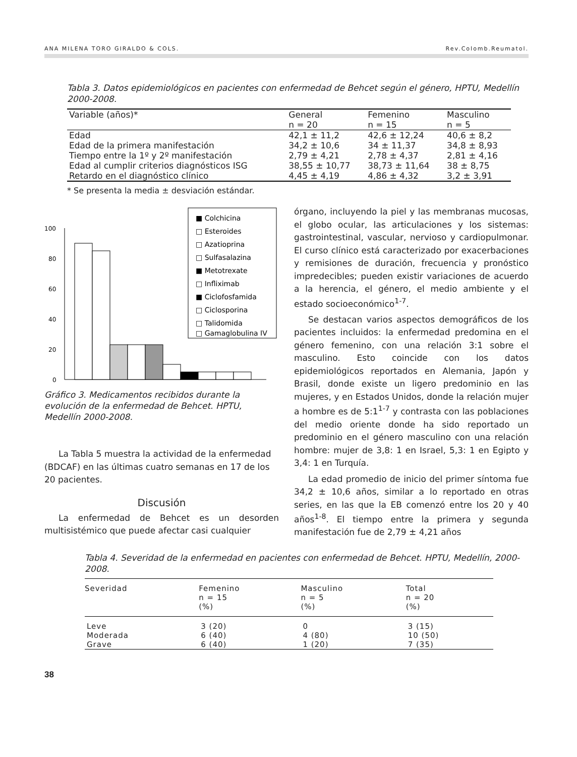ANA MILENA TORO GIRALDO & COLS. Rev.Colomb.Reumatol.
Tabla 3. Datos epidemiológicos en pacientes con enfermedad de Behcet según el género, HPTU, Medellín 2000-2008.
| Variable (años)* | General n = 20 | Femenino n = 15 | Masculino n = 5 |
| --- | --- | --- | --- |
| Edad | 42,1 ± 11,2 | 42,6 ± 12,24 | 40,6 ± 8,2 |
| Edad de la primera manifestación | 34,2 ± 10,6 | 34 ± 11,37 | 34,8 ± 8,93 |
| Tiempo entre la 1º y 2º manifestación | 2,79 ± 4,21 | 2,78 ± 4,37 | 2,81 ± 4,16 |
| Edad al cumplir criterios diagnósticos ISG | 38,55 ± 10,77 | 38,73 ± 11,64 | 38 ± 8,75 |
| Retardo en el diagnóstico clínico | 4,45 ± 4,19 | 4,86 ± 4,32 | 3,2 ± 3,91 |
* Se presenta la media ± desviación estándar.
100
80
60
40
20
0
■ Colchicina
□ Esteroides
□ Azatioprina
□ Sulfasalazina
■ Metotrexate
□ Infliximab
■ Ciclofosfamida
□ Ciclosporina
□ Talidomida
□ Gamaglobulina IV
Gráfico 3. Medicamentos recibidos durante la evolución de la enfermedad de Behcet. HPTU, Medellín 2000-2008.
La Tabla 5 muestra la actividad de la enfermedad (BDCAF) en las últimas cuatro semanas en 17 de los 20 pacientes.
Discusión
La enfermedad de Behcet es un desorden multisistémico que puede afectar casi cualquier
órgano, incluyendo la piel y las membranas mucosas, el globo ocular, las articulaciones y los sistemas: gastrointestinal, vascular, nervioso y cardiopulmonar. El curso clínico está caracterizado por exacerbaciones y remisiones de duración, frecuencia y pronóstico impredecibles; pueden existir variaciones de acuerdo a la herencia, el género, el medio ambiente y el estado socioeconómico<sup>1-7</sup>.
Se destacan varios aspectos demográficos de los pacientes incluidos: la enfermedad predomina en el género femenino, con una relación 3:1 sobre el masculino. Esto coincide con los datos epidemiológicos reportados en Alemania, Japón y Brasil, donde existe un ligero predominio en las mujeres, y en Estados Unidos, donde la relación mujer a hombre es de 5:1<sup>1-7</sup> y contrasta con las poblaciones del medio oriente donde ha sido reportado un predominio en el género masculino con una relación hombre: mujer de 3,8: 1 en Israel, 5,3: 1 en Egipto y 3,4: 1 en Turquía.
La edad promedio de inicio del primer síntoma fue 34,2 ± 10,6 años, similar a lo reportado en otras series, en las que la EB comenzó entre los 20 y 40 años<sup>1-8</sup>. El tiempo entre la primera y segunda manifestación fue de 2,79 ± 4,21 años
Tabla 4. Severidad de la enfermedad en pacientes con enfermedad de Behcet. HPTU, Medellín, 2000-2008.
| Severidad | Femenino n = 15 (%) | Masculino n = 5 (%) | Total n = 20 (%) |
| --- | --- | --- | --- |
| Leve | 3 (20) | 0 | 3 (15) |
| Moderada | 6 (40) | 4 (80) | 10 (50) |
| Grave | 6 (40) | 1 (20) | 7 (35) |
38